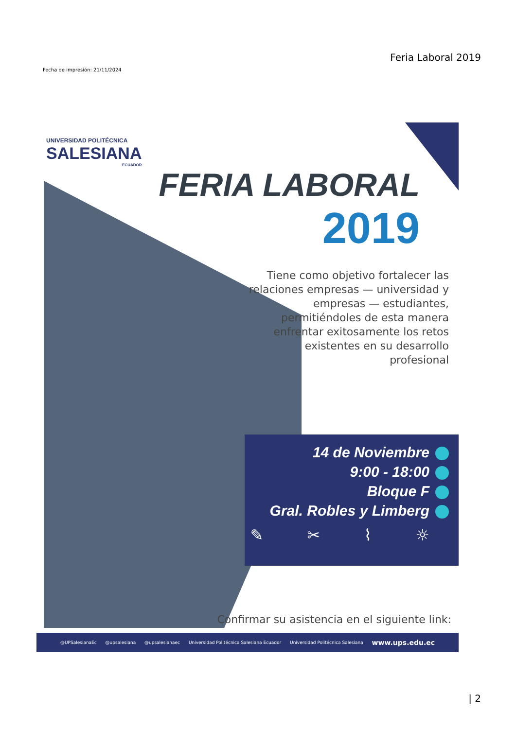Fecha de impresión: 21/11/2024
Feria Laboral 2019
UNIVERSIDAD POLITÉCNICA
SALESIANA
ECUADOR
FERIA LABORAL
2019
Tiene como objetivo fortalecer las relaciones empresas — universidad y empresas — estudiantes, permitiéndoles de esta manera enfrentar exitosamente los retos existentes en su desarrollo profesional
14 de Noviembre
9:00 - 18:00
Bloque F
Gral. Robles y Limberg
✎ ✂ ⌇ ☼
Confirmar su asistencia en el siguiente link:
@UPSalesianaEc @upsalesiana @upsalesianaec Universidad Politécnica Salesiana Ecuador Universidad Politécnica Salesiana www.ups.edu.ec
| 2